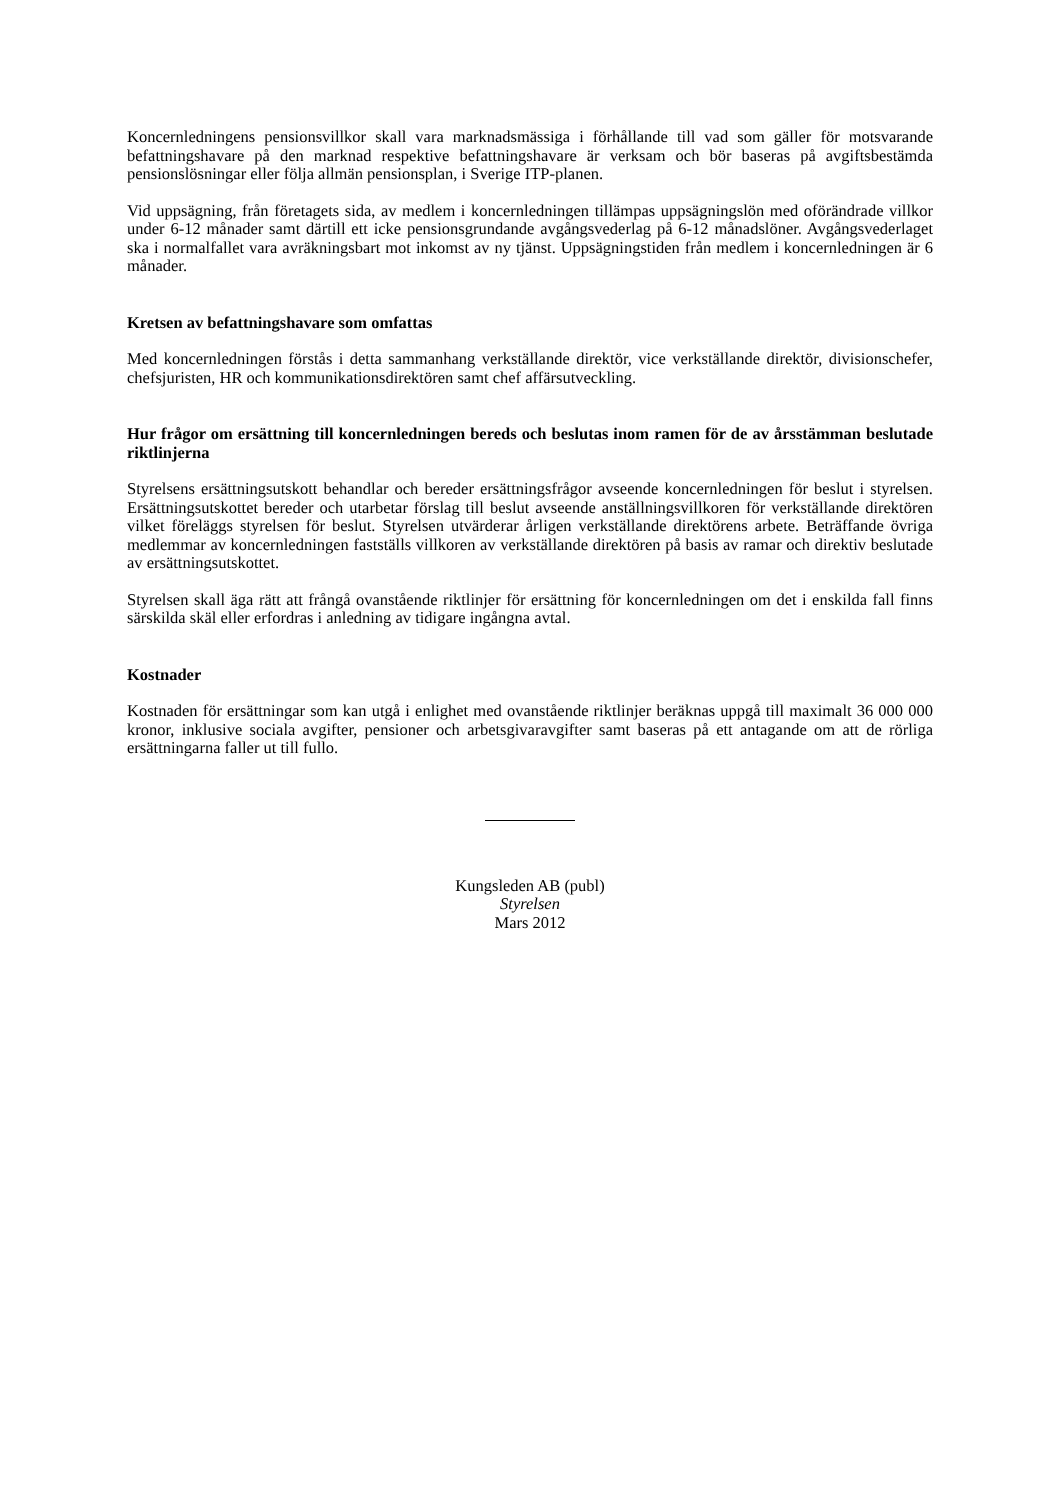Koncernledningens pensionsvillkor skall vara marknadsmässiga i förhållande till vad som gäller för motsvarande befattningshavare på den marknad respektive befattningshavare är verksam och bör baseras på avgiftsbestämda pensionslösningar eller följa allmän pensionsplan, i Sverige ITP-planen.
Vid uppsägning, från företagets sida, av medlem i koncernledningen tillämpas uppsägningslön med oförändrade villkor under 6-12 månader samt därtill ett icke pensionsgrundande avgångsvederlag på 6-12 månadslöner. Avgångsvederlaget ska i normalfallet vara avräkningsbart mot inkomst av ny tjänst. Uppsägningstiden från medlem i koncernledningen är 6 månader.
Kretsen av befattningshavare som omfattas
Med koncernledningen förstås i detta sammanhang verkställande direktör, vice verkställande direktör, divisionschefer, chefsjuristen, HR och kommunikationsdirektören samt chef affärsutveckling.
Hur frågor om ersättning till koncernledningen bereds och beslutas inom ramen för de av årsstämman beslutade riktlinjerna
Styrelsens ersättningsutskott behandlar och bereder ersättningsfrågor avseende koncernledningen för beslut i styrelsen. Ersättningsutskottet bereder och utarbetar förslag till beslut avseende anställningsvillkoren för verkställande direktören vilket föreläggs styrelsen för beslut. Styrelsen utvärderar årligen verkställande direktörens arbete. Beträffande övriga medlemmar av koncernledningen fastställs villkoren av verkställande direktören på basis av ramar och direktiv beslutade av ersättningsutskottet.
Styrelsen skall äga rätt att frångå ovanstående riktlinjer för ersättning för koncernledningen om det i enskilda fall finns särskilda skäl eller erfordras i anledning av tidigare ingångna avtal.
Kostnader
Kostnaden för ersättningar som kan utgå i enlighet med ovanstående riktlinjer beräknas uppgå till maximalt 36 000 000 kronor, inklusive sociala avgifter, pensioner och arbetsgivaravgifter samt baseras på ett antagande om att de rörliga ersättningarna faller ut till fullo.
Kungsleden AB (publ)
Styrelsen
Mars 2012